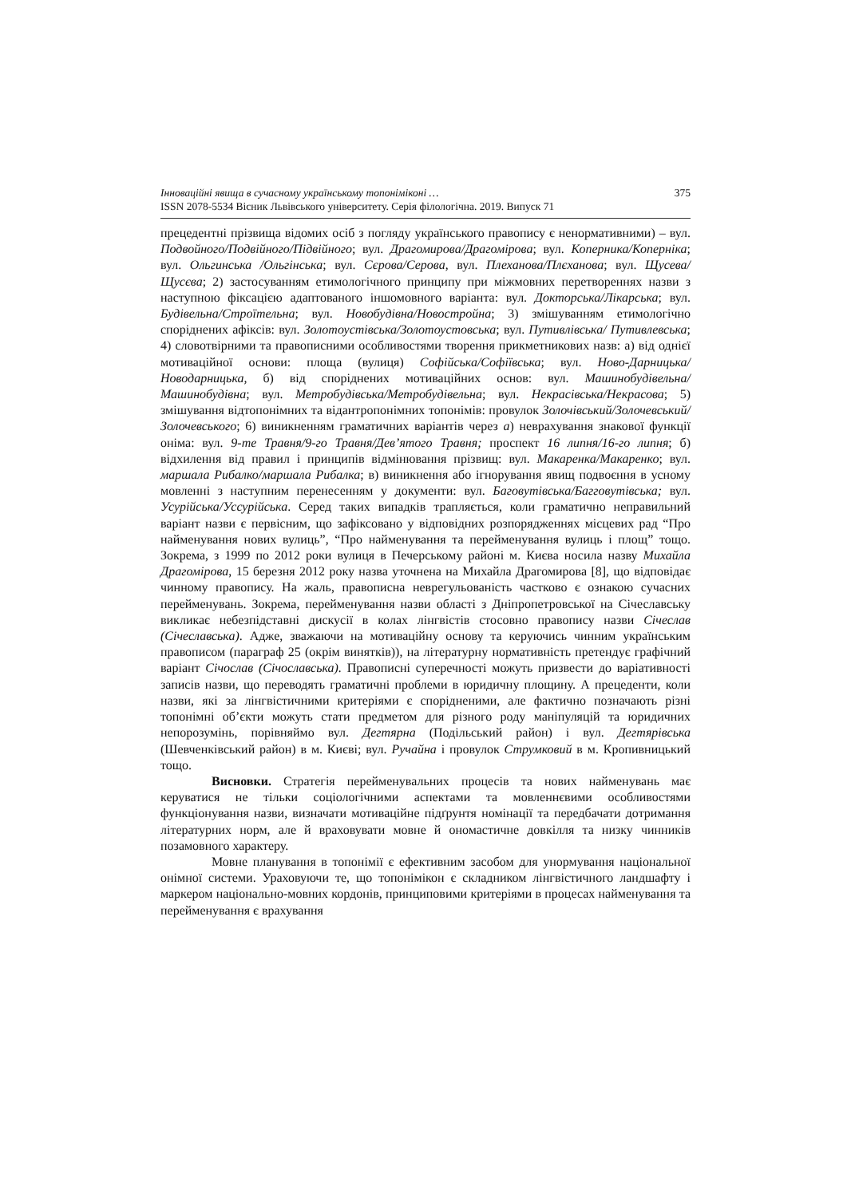Інноваційні явища в сучасному українському топоніміконі … 375
ISSN 2078-5534 Вісник Львівського університету. Серія філологічна. 2019. Випуск 71
прецедентні прізвища відомих осіб з погляду українського правопису є ненормативними) – вул. Подвойного/Подвійного/Підвійного; вул. Драгомирова/Драгомірова; вул. Коперника/Коперніка; вул. Ольгинська /Ольгінська; вул. Сєрова/Серова, вул. Плеханова/Плєханова; вул. Щусева/ Щусєва; 2) застосуванням етимологічного принципу при міжмовних перетвореннях назви з наступною фіксацією адаптованого іншомовного варіанта: вул. Докторська/Лікарська; вул. Будівельна/Строїтельна; вул. Новобудівна/Новостройна; 3) змішуванням етимологічно споріднених афіксів: вул. Золотоустівська/Золотоустовська; вул. Путивлівська/ Путивлевська; 4) словотвірними та правописними особливостями творення прикметникових назв: а) від однієї мотиваційної основи: площа (вулиця) Софійська/Софіївська; вул. Ново-Дарницька/Новодарницька, б) від споріднених мотиваційних основ: вул. Машинобудівельна/Машинобудівна; вул. Метробудівська/Метробудівельна; вул. Некрасівська/Некрасова; 5) змішування відтопонімних та відантропонімних топонімів: провулок Золочівський/Золочевський/Золочевського; 6) виникненням граматичних варіантів через а) неврахування знакової функції оніма: вул. 9-те Травня/9-го Травня/Дев’ятого Травня; проспект 16 липня/16-го липня; б) відхилення від правил і принципів відмінювання прізвищ: вул. Макаренка/Макаренко; вул. маршала Рибалко/маршала Рибалка; в) виникнення або ігнорування явищ подвоєння в усному мовленні з наступним перенесенням у документи: вул. Баговутівська/Багговутівська; вул. Усурійська/Уссурійська. Серед таких випадків трапляється, коли граматично неправильний варіант назви є первісним, що зафіксовано у відповідних розпорядженнях місцевих рад “Про найменування нових вулиць”, “Про найменування та перейменування вулиць і площ” тощо. Зокрема, з 1999 по 2012 роки вулиця в Печерському районі м. Києва носила назву Михайла Драгомірова, 15 березня 2012 року назва уточнена на Михайла Драгомирова [8], що відповідає чинному правопису. На жаль, правописна неврегульованість частково є ознакою сучасних перейменувань. Зокрема, перейменування назви області з Дніпропетровської на Січеславську викликає небезпідставні дискусії в колах лінгвістів стосовно правопису назви Січеслав (Січеславська). Адже, зважаючи на мотиваційну основу та керуючись чинним українським правописом (параграф 25 (окрім винятків)), на літературну нормативність претендує графічний варіант Січослав (Січославська). Правописні суперечності можуть призвести до варіативності записів назви, що переводять граматичні проблеми в юридичну площину. А прецеденти, коли назви, які за лінгвістичними критеріями є спорідненими, але фактично позначають різні топонімні об’єкти можуть стати предметом для різного роду маніпуляцій та юридичних непорозумінь, порівняймо вул. Дегтярна (Подільський район) і вул. Дегтярівська (Шевченківський район) в м. Києві; вул. Ручайна і провулок Струмковий в м. Кропивницький тощо.
Висновки. Стратегія перейменувальних процесів та нових найменувань має керуватися не тільки соціологічними аспектами та мовленнєвими особливостями функціонування назви, визначати мотиваційне підґрунтя номінації та передбачати дотримання літературних норм, але й враховувати мовне й ономастичне довкілля та низку чинників позамовного характеру.
Мовне планування в топонімії є ефективним засобом для унормування національної онімної системи. Ураховуючи те, що топонімікон є складником лінгвістичного ландшафту і маркером національно-мовних кордонів, принциповими критеріями в процесах найменування та перейменування є врахування